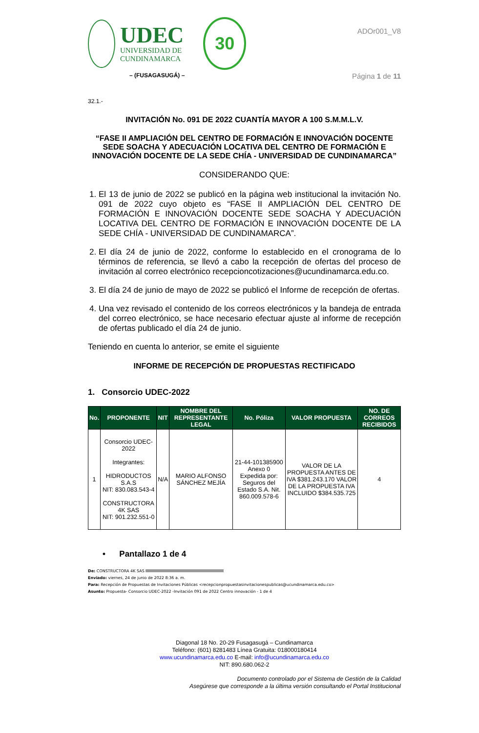UDEC
UNIVERSIDAD DE
CUNDINAMARCA
30
– (FUSAGASUGÁ) –
ADOr001_V8
Página 1 de 11
32.1.-
INVITACIÓN No. 091 DE 2022 CUANTÍA MAYOR A 100 S.M.M.L.V.
“FASE II AMPLIACIÓN DEL CENTRO DE FORMACIÓN E INNOVACIÓN DOCENTE SEDE SOACHA Y ADECUACIÓN LOCATIVA DEL CENTRO DE FORMACIÓN E INNOVACIÓN DOCENTE DE LA SEDE CHÍA - UNIVERSIDAD DE CUNDINAMARCA”
CONSIDERANDO QUE:
1. El 13 de junio de 2022 se publicó en la página web institucional la invitación No. 091 de 2022 cuyo objeto es “FASE II AMPLIACIÓN DEL CENTRO DE FORMACIÓN E INNOVACIÓN DOCENTE SEDE SOACHA Y ADECUACIÓN LOCATIVA DEL CENTRO DE FORMACIÓN E INNOVACIÓN DOCENTE DE LA SEDE CHÍA - UNIVERSIDAD DE CUNDINAMARCA”.
2. El día 24 de junio de 2022, conforme lo establecido en el cronograma de lo términos de referencia, se llevó a cabo la recepción de ofertas del proceso de invitación al correo electrónico recepcioncotizaciones@ucundinamarca.edu.co.
3. El día 24 de junio de mayo de 2022 se publicó el Informe de recepción de ofertas.
4. Una vez revisado el contenido de los correos electrónicos y la bandeja de entrada del correo electrónico, se hace necesario efectuar ajuste al informe de recepción de ofertas publicado el día 24 de junio.
Teniendo en cuenta lo anterior, se emite el siguiente
INFORME DE RECEPCIÓN DE PROPUESTAS RECTIFICADO
1. Consorcio UDEC-2022
| No. | PROPONENTE | NIT | NOMBRE DEL REPRESENTANTE LEGAL | No. Póliza | VALOR PROPUESTA | NO. DE CORREOS RECIBIDOS |
| --- | --- | --- | --- | --- | --- | --- |
| 1 | Consorcio UDEC-2022 Integrantes: HIDRODUCTOS S.A.S NIT: 830.083.543-4 CONSTRUCTORA 4K SAS NIT: 901.232.551-0 | N/A | MARIO ALFONSO SÁNCHEZ MEJÍA | 21-44-101385900 Anexo 0 Expedida por: Seguros del Estado S.A. Nit. 860.009.578-6 | VALOR DE LA PROPUESTA ANTES DE IVA $381.243.170 VALOR DE LA PROPUESTA IVA INCLUIDO $384.535.725 | 4 |
• Pantallazo 1 de 4
De: CONSTRUCTORA 4K SAS
Enviado: viernes, 24 de junio de 2022 8:36 a. m.
Para: Recepción de Propuestas de Invitaciones Públicas <recepcionpropuestasinvitacionespublicas@ucundinamarca.edu.co>
Asunto: Propuesta- Consorcio UDEC-2022 -Invitación 091 de 2022 Centro innovación - 1 de 4
Diagonal 18 No. 20-29 Fusagasugá – Cundinamarca
Teléfono: (601) 8281483 Línea Gratuita: 018000180414
www.ucundinamarca.edu.co E-mail: info@ucundinamarca.edu.co
NIT: 890.680.062-2
Documento controlado por el Sistema de Gestión de la Calidad
Asegúrese que corresponde a la última versión consultando el Portal Institucional